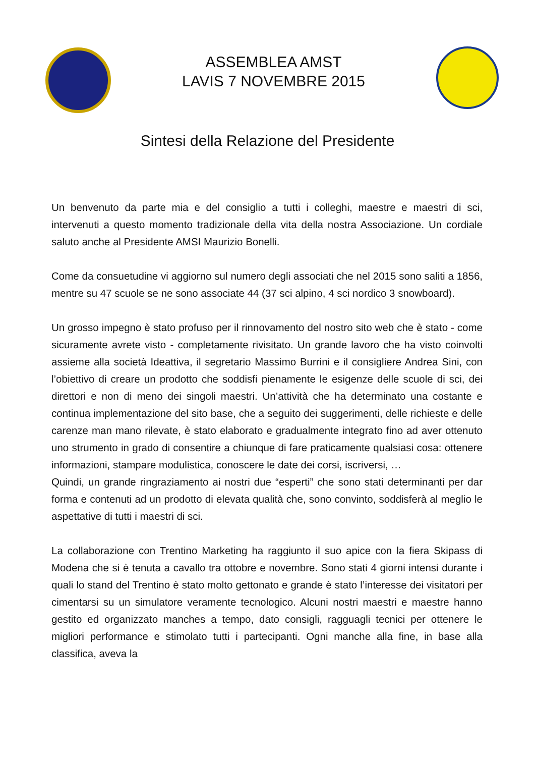ASSEMBLEA AMST
LAVIS 7 NOVEMBRE 2015
Sintesi della Relazione del Presidente
Un benvenuto da parte mia e del consiglio a tutti i colleghi, maestre e maestri di sci, intervenuti a questo momento tradizionale della vita della nostra Associazione. Un cordiale saluto anche al Presidente AMSI Maurizio Bonelli.
Come da consuetudine vi aggiorno sul numero degli associati che nel 2015 sono saliti a 1856, mentre su 47 scuole se ne sono associate 44 (37 sci alpino, 4 sci nordico 3 snowboard).
Un grosso impegno è stato profuso per il rinnovamento del nostro sito web che è stato - come sicuramente avrete visto - completamente rivisitato. Un grande lavoro che ha visto coinvolti assieme alla società Ideattiva, il segretario Massimo Burrini e il consigliere Andrea Sini, con l’obiettivo di creare un prodotto che soddisfi pienamente le esigenze delle scuole di sci, dei direttori e non di meno dei singoli maestri. Un’attività che ha determinato una costante e continua implementazione del sito base, che a seguito dei suggerimenti, delle richieste e delle carenze man mano rilevate, è stato elaborato e gradualmente integrato fino ad aver ottenuto uno strumento in grado di consentire a chiunque di fare praticamente qualsiasi cosa: ottenere informazioni, stampare modulistica, conoscere le date dei corsi, iscriversi, …
Quindi, un grande ringraziamento ai nostri due “esperti” che sono stati determinanti per dar forma e contenuti ad un prodotto di elevata qualità che, sono convinto, soddisferà al meglio le aspettative di tutti i maestri di sci.
La collaborazione con Trentino Marketing ha raggiunto il suo apice con la fiera Skipass di Modena che si è tenuta a cavallo tra ottobre e novembre. Sono stati 4 giorni intensi durante i quali lo stand del Trentino è stato molto gettonato e grande è stato l’interesse dei visitatori per cimentarsi su un simulatore veramente tecnologico. Alcuni nostri maestri e maestre hanno gestito ed organizzato manches a tempo, dato consigli, ragguagli tecnici per ottenere le migliori performance e stimolato tutti i partecipanti. Ogni manche alla fine, in base alla classifica, aveva la